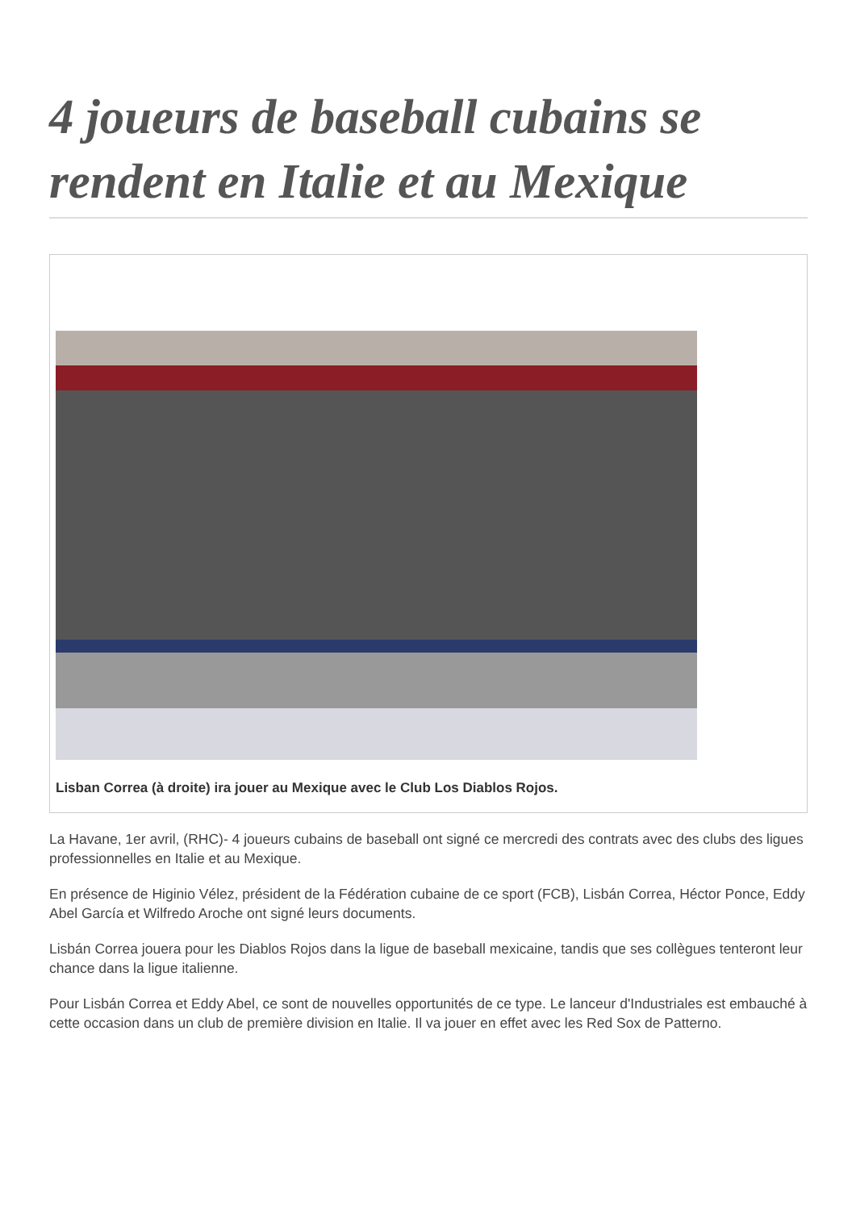4 joueurs de baseball cubains se rendent en Italie et au Mexique
Lisban Correa (à droite) ira jouer au Mexique avec le Club Los Diablos Rojos.
La Havane, 1er avril, (RHC)- 4 joueurs cubains de baseball ont signé ce mercredi des contrats avec des clubs des ligues professionnelles en Italie et au Mexique.
En présence de Higinio Vélez, président de la Fédération cubaine de ce sport (FCB), Lisbán Correa, Héctor Ponce, Eddy Abel García et Wilfredo Aroche ont signé leurs documents.
Lisbán Correa jouera pour les Diablos Rojos dans la ligue de baseball mexicaine, tandis que ses collègues tenteront leur chance dans la ligue italienne.
Pour Lisbán Correa et Eddy Abel, ce sont de nouvelles opportunités de ce type. Le lanceur d'Industriales est embauché à cette occasion dans un club de première division en Italie. Il va jouer en effet avec les Red Sox de Patterno.